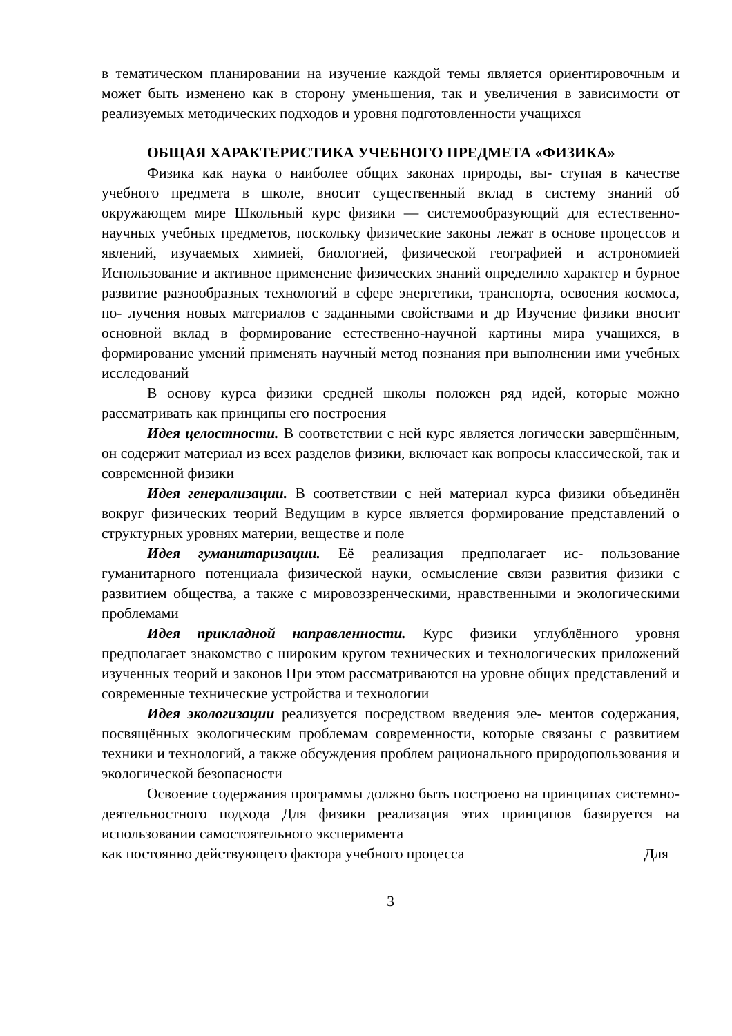в тематическом планировании на изучение каждой темы является ориентировочным и может быть изменено как в сторону уменьшения, так и увеличения в зависимости от реализуемых методических подходов и уровня подготовленности учащихся
ОБЩАЯ ХАРАКТЕРИСТИКА УЧЕБНОГО ПРЕДМЕТА «ФИЗИКА»
Физика как наука о наиболее общих законах природы, вы- ступая в качестве учебного предмета в школе, вносит существенный вклад в систему знаний об окружающем мире Школьный курс физики — системообразующий для естественно-научных учебных предметов, поскольку физические законы лежат в основе процессов и явлений, изучаемых химией, биологией, физической географией и астрономией Использование и активное применение физических знаний определило характер и бурное развитие разнообразных технологий в сфере энергетики, транспорта, освоения космоса, по- лучения новых материалов с заданными свойствами и др Изучение физики вносит основной вклад в формирование естественно-научной картины мира учащихся, в формирование умений применять научный метод познания при выполнении ими учебных исследований
В основу курса физики средней школы положен ряд идей, которые можно рассматривать как принципы его построения
Идея целостности. В соответствии с ней курс является логически завершённым, он содержит материал из всех разделов физики, включает как вопросы классической, так и современной физики
Идея генерализации. В соответствии с ней материал курса физики объединён вокруг физических теорий Ведущим в курсе является формирование представлений о структурных уровнях материи, веществе и поле
Идея гуманитаризации. Её реализация предполагает ис- пользование гуманитарного потенциала физической науки, осмысление связи развития физики с развитием общества, а также с мировоззренческими, нравственными и экологическими проблемами
Идея прикладной направленности. Курс физики углублённого уровня предполагает знакомство с широким кругом технических и технологических приложений изученных теорий и законов При этом рассматриваются на уровне общих представлений и современные технические устройства и технологии
Идея экологизации реализуется посредством введения эле- ментов содержания, посвящённых экологическим проблемам современности, которые связаны с развитием техники и технологий, а также обсуждения проблем рационального природопользования и экологической безопасности
Освоение содержания программы должно быть построено на принципах системно-деятельностного подхода Для физики реализация этих принципов базируется на использовании самостоятельного эксперимента
как постоянно действующего фактора учебного процесса Для
3